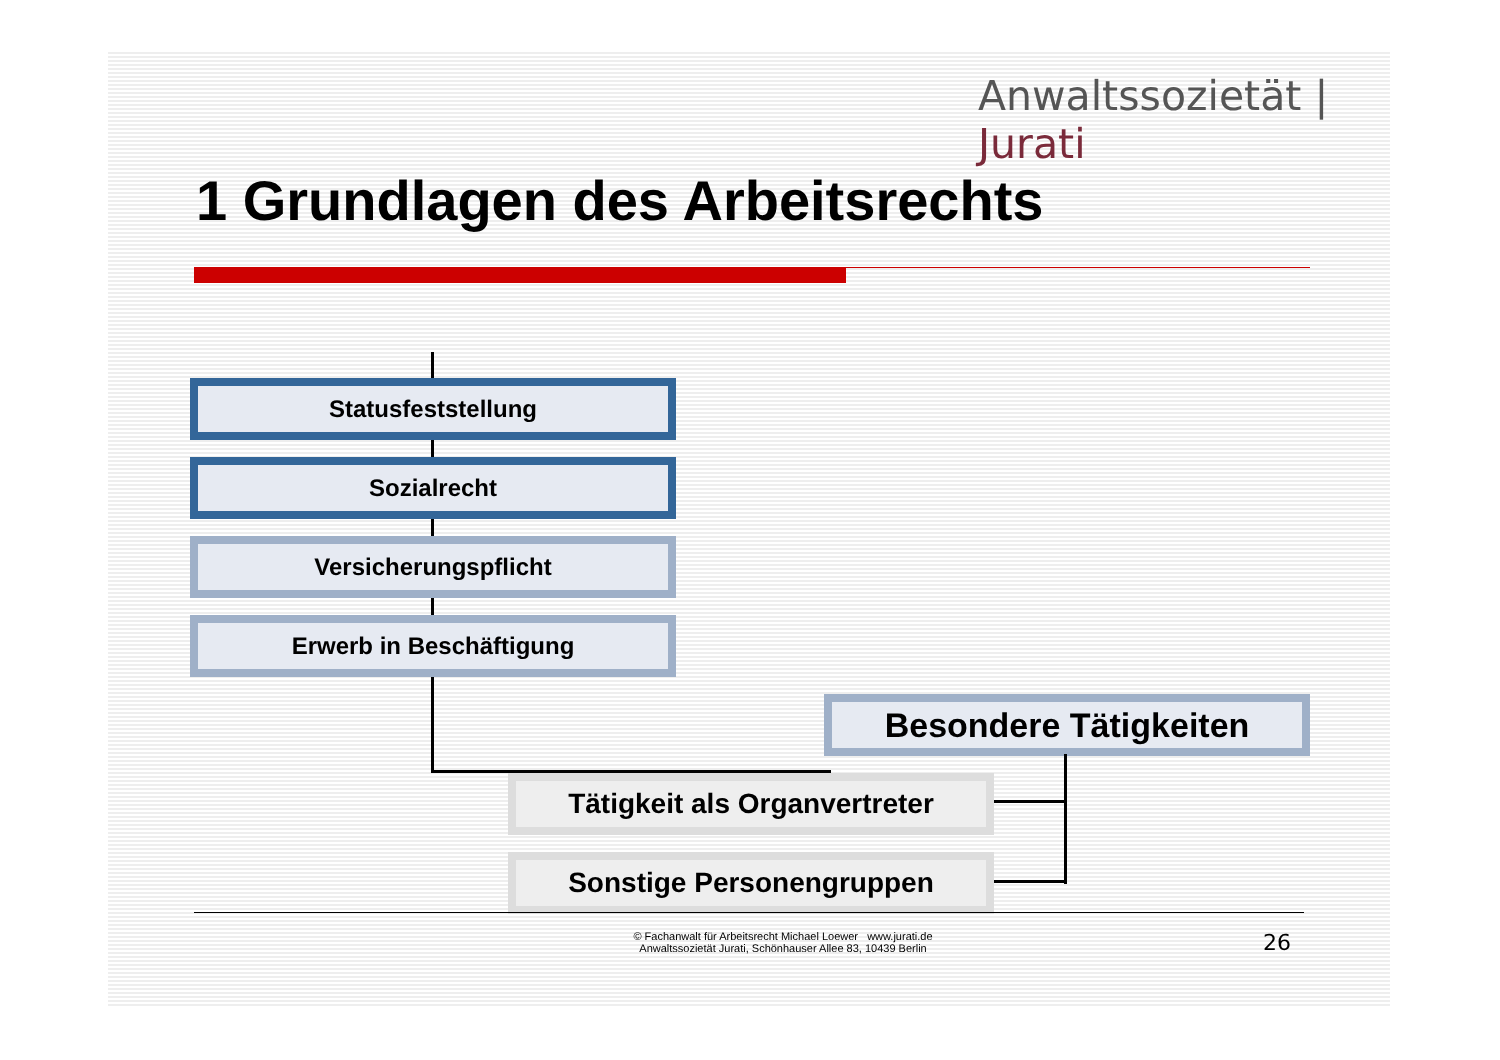Anwaltssozietät | Jurati
1 Grundlagen des Arbeitsrechts
Statusfeststellung
Sozialrecht
Versicherungspflicht
Erwerb in Beschäftigung
Besondere Tätigkeiten
Tätigkeit als Organvertreter
Sonstige Personengruppen
© Fachanwalt für Arbeitsrecht Michael Loewer www.jurati.de
Anwaltssozietät Jurati, Schönhauser Allee 83, 10439 Berlin
26